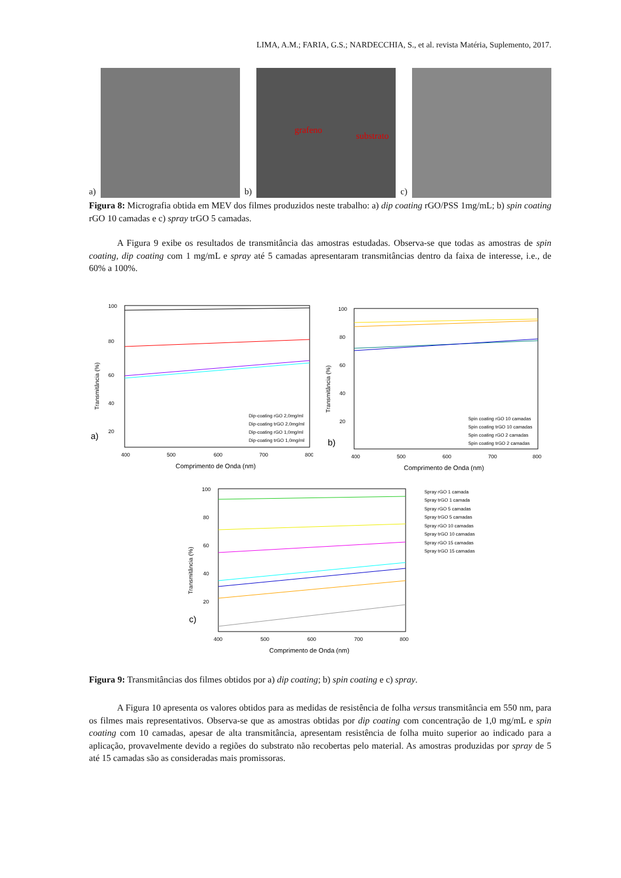LIMA, A.M.; FARIA, G.S.; NARDECCHIA, S., et al. revista Matéria, Suplemento, 2017.
a)
b)
grafeno
substrato
c)
Figura 8: Micrografia obtida em MEV dos filmes produzidos neste trabalho: a) dip coating rGO/PSS 1mg/mL; b) spin coating rGO 10 camadas e c) spray trGO 5 camadas.
A Figura 9 exibe os resultados de transmitância das amostras estudadas. Observa-se que todas as amostras de spin coating, dip coating com 1 mg/mL e spray até 5 camadas apresentaram transmitâncias dentro da faixa de interesse, i.e., de 60% a 100%.
a)
100
80
60
40
20
400
500
600
700
800
Comprimento de Onda (nm)
Transmitância (%)
Dip-coating rGO 2,0mg/ml
Dip-coating trGO 2,0mg/ml
Dip-coating rGO 1,0mg/ml
Dip-coating trGO 1,0mg/ml
b)
100
80
60
40
20
400
500
600
700
800
Comprimento de Onda (nm)
Transmitância (%)
Spin coating rGO 10 camadas
Spin coating trGO 10 camadas
Spin coating rGO 2 camadas
Spin coating trGO 2 camadas
c)
100
80
60
40
20
400
500
600
700
800
Comprimento de Onda (nm)
Transmitância (%)
Spray rGO 1 camada
Spray trGO 1 camada
Spray rGO 5 camadas
Spray trGO 5 camadas
Spray rGO 10 camadas
Spray trGO 10 camadas
Spray rGO 15 camadas
Spray trGO 15 camadas
Figura 9: Transmitâncias dos filmes obtidos por a) dip coating; b) spin coating e c) spray.
A Figura 10 apresenta os valores obtidos para as medidas de resistência de folha versus transmitância em 550 nm, para os filmes mais representativos. Observa-se que as amostras obtidas por dip coating com concentração de 1,0 mg/mL e spin coating com 10 camadas, apesar de alta transmitância, apresentam resistência de folha muito superior ao indicado para a aplicação, provavelmente devido a regiões do substrato não recobertas pelo material. As amostras produzidas por spray de 5 até 15 camadas são as consideradas mais promissoras.